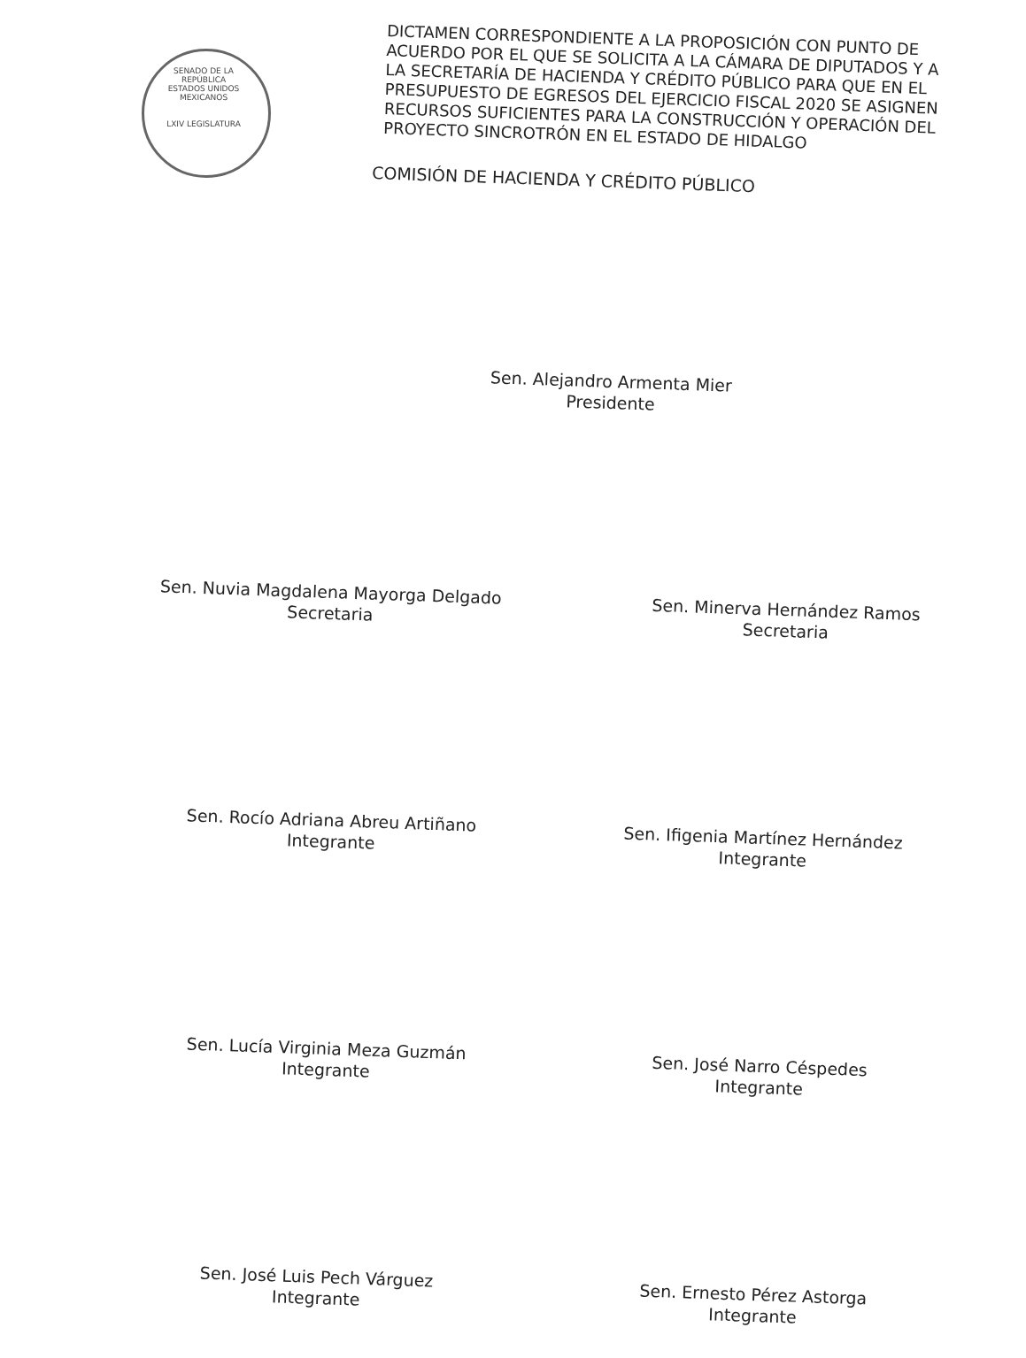SENADO DE LA REPÚBLICA
ESTADOS UNIDOS MEXICANOS
LXIV LEGISLATURA
DICTAMEN CORRESPONDIENTE A LA PROPOSICIÓN CON PUNTO DE ACUERDO POR EL QUE SE SOLICITA A LA CÁMARA DE DIPUTADOS Y A LA SECRETARÍA DE HACIENDA Y CRÉDITO PÚBLICO PARA QUE EN EL PRESUPUESTO DE EGRESOS DEL EJERCICIO FISCAL 2020 SE ASIGNEN RECURSOS SUFICIENTES PARA LA CONSTRUCCIÓN Y OPERACIÓN DEL PROYECTO SINCROTRÓN EN EL ESTADO DE HIDALGO
COMISIÓN DE HACIENDA Y CRÉDITO PÚBLICO
Sen. Alejandro Armenta Mier
Presidente
Sen. Nuvia Magdalena Mayorga Delgado
Secretaria
Sen. Minerva Hernández Ramos
Secretaria
Sen. Rocío Adriana Abreu Artiñano
Integrante
Sen. Ifigenia Martínez Hernández
Integrante
Sen. Lucía Virginia Meza Guzmán
Integrante
Sen. José Narro Céspedes
Integrante
Sen. José Luis Pech Várguez
Integrante
Sen. Ernesto Pérez Astorga
Integrante